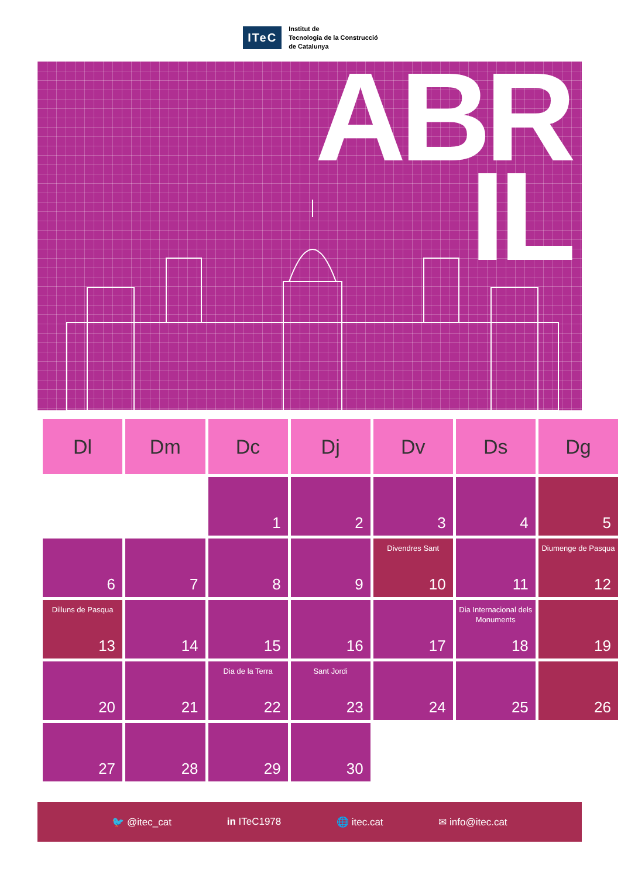ITeC
Institut de
Tecnologia de la Construcció
de Catalunya
ABR
IL
| Dl | Dm | Dc | Dj | Dv | Ds | Dg |
| --- | --- | --- | --- | --- | --- | --- |
| | | 1 | 2 | 3 | 4 | 5 |
| 6 | 7 | 8 | 9 | Divendres Sant 10 | 11 | Diumenge de Pasqua 12 |
| Dilluns de Pasqua 13 | 14 | 15 | 16 | 17 | Dia Internacional dels Monuments 18 | 19 |
| 20 | 21 | Dia de la Terra 22 | Sant Jordi 23 | 24 | 25 | 26 |
| 27 | 28 | 29 | 30 | | | |
🐦 @itec_cat in ITeC1978 🌐 itec.cat ✉ info@itec.cat